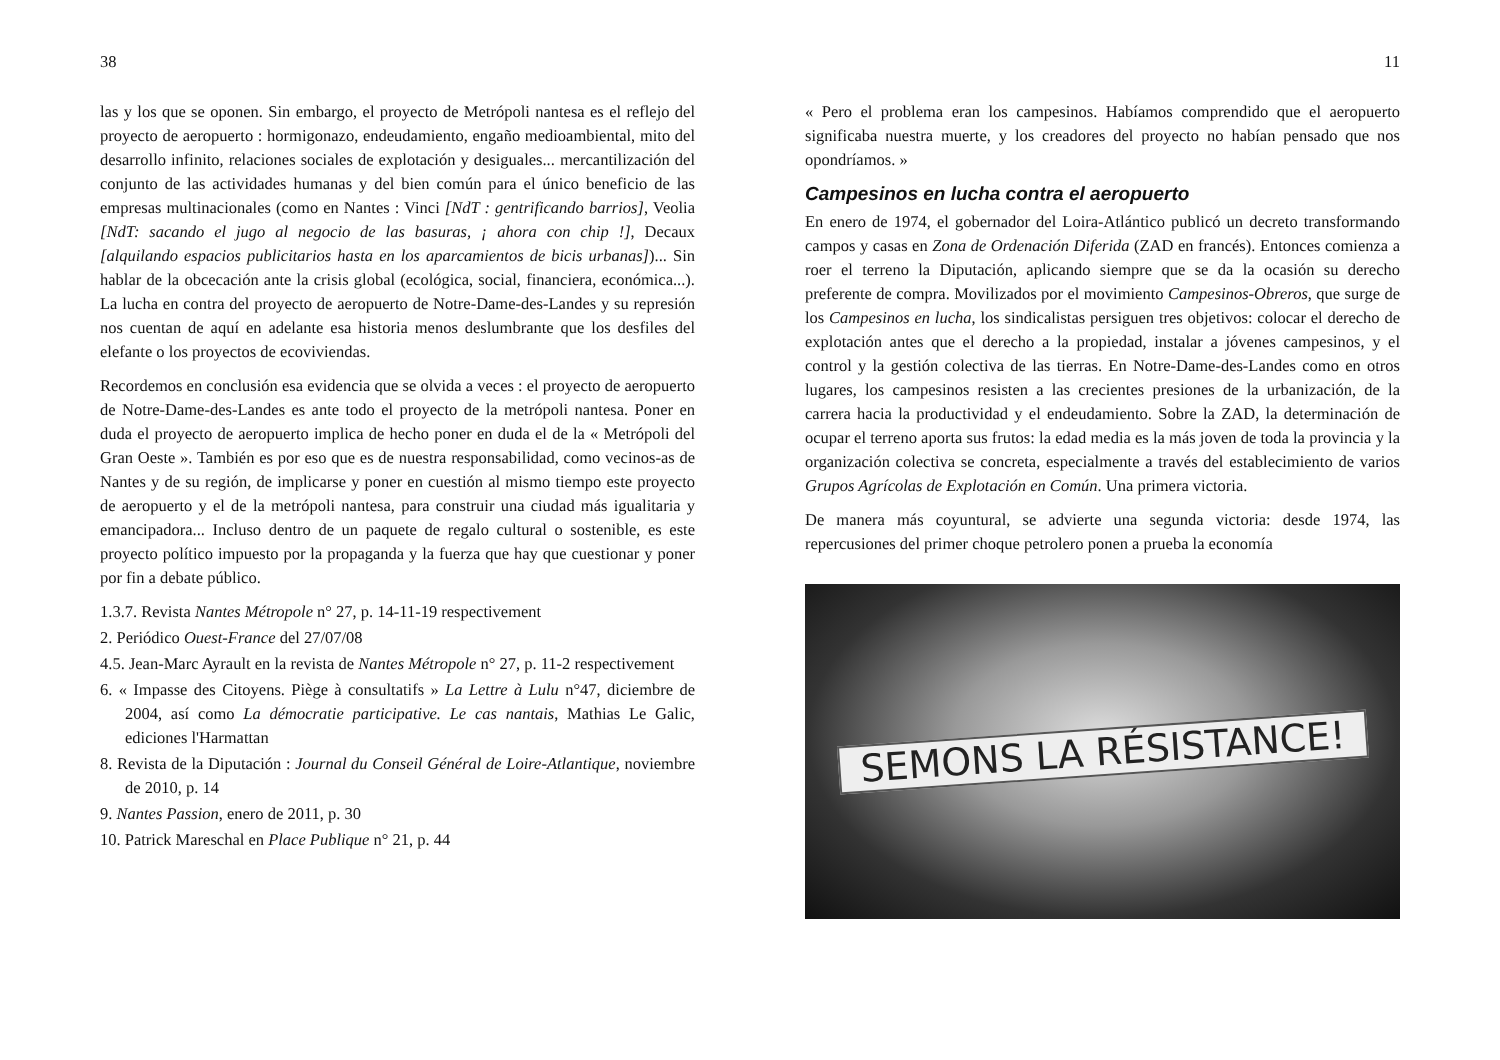38
las y los que se oponen. Sin embargo, el proyecto de Metrópoli nantesa es el reflejo del proyecto de aeropuerto : hormigonazo, endeudamiento, engaño medioambiental, mito del desarrollo infinito, relaciones sociales de explotación y desiguales... mercantilización del conjunto de las actividades humanas y del bien común para el único beneficio de las empresas multinacionales (como en Nantes : Vinci [NdT : gentrificando barrios], Veolia [NdT: sacando el jugo al negocio de las basuras, ¡ ahora con chip !], Decaux [alquilando espacios publicitarios hasta en los aparcamientos de bicis urbanas])... Sin hablar de la obcecación ante la crisis global (ecológica, social, financiera, económica...). La lucha en contra del proyecto de aeropuerto de Notre-Dame-des-Landes y su represión nos cuentan de aquí en adelante esa historia menos deslumbrante que los desfiles del elefante o los proyectos de ecoviviendas.
Recordemos en conclusión esa evidencia que se olvida a veces : el proyecto de aeropuerto de Notre-Dame-des-Landes es ante todo el proyecto de la metrópoli nantesa. Poner en duda el proyecto de aeropuerto implica de hecho poner en duda el de la « Metrópoli del Gran Oeste ». También es por eso que es de nuestra responsabilidad, como vecinos-as de Nantes y de su región, de implicarse y poner en cuestión al mismo tiempo este proyecto de aeropuerto y el de la metrópoli nantesa, para construir una ciudad más igualitaria y emancipadora... Incluso dentro de un paquete de regalo cultural o sostenible, es este proyecto político impuesto por la propaganda y la fuerza que hay que cuestionar y poner por fin a debate público.
1.3.7. Revista Nantes Métropole n° 27, p. 14-11-19 respectivement
2. Periódico Ouest-France del 27/07/08
4.5. Jean-Marc Ayrault en la revista de Nantes Métropole n° 27, p. 11-2 respectivement
6. « Impasse des Citoyens. Piège à consultatifs » La Lettre à Lulu n°47, diciembre de 2004, así como La démocratie participative. Le cas nantais, Mathias Le Galic, ediciones l'Harmattan
8. Revista de la Diputación : Journal du Conseil Général de Loire-Atlantique, noviembre de 2010, p. 14
9. Nantes Passion, enero de 2011, p. 30
10. Patrick Mareschal en Place Publique n° 21, p. 44
11
« Pero el problema eran los campesinos. Habíamos comprendido que el aeropuerto significaba nuestra muerte, y los creadores del proyecto no habían pensado que nos opondríamos. »
Campesinos en lucha contra el aeropuerto
En enero de 1974, el gobernador del Loira-Atlántico publicó un decreto transformando campos y casas en Zona de Ordenación Diferida (ZAD en francés). Entonces comienza a roer el terreno la Diputación, aplicando siempre que se da la ocasión su derecho preferente de compra. Movilizados por el movimiento Campesinos-Obreros, que surge de los Campesinos en lucha, los sindicalistas persiguen tres objetivos: colocar el derecho de explotación antes que el derecho a la propiedad, instalar a jóvenes campesinos, y el control y la gestión colectiva de las tierras. En Notre-Dame-des-Landes como en otros lugares, los campesinos resisten a las crecientes presiones de la urbanización, de la carrera hacia la productividad y el endeudamiento. Sobre la ZAD, la determinación de ocupar el terreno aporta sus frutos: la edad media es la más joven de toda la provincia y la organización colectiva se concreta, especialmente a través del establecimiento de varios Grupos Agrícolas de Explotación en Común. Una primera victoria.
De manera más coyuntural, se advierte una segunda victoria: desde 1974, las repercusiones del primer choque petrolero ponen a prueba la economía
SEMONS LA RÉSISTANCE!